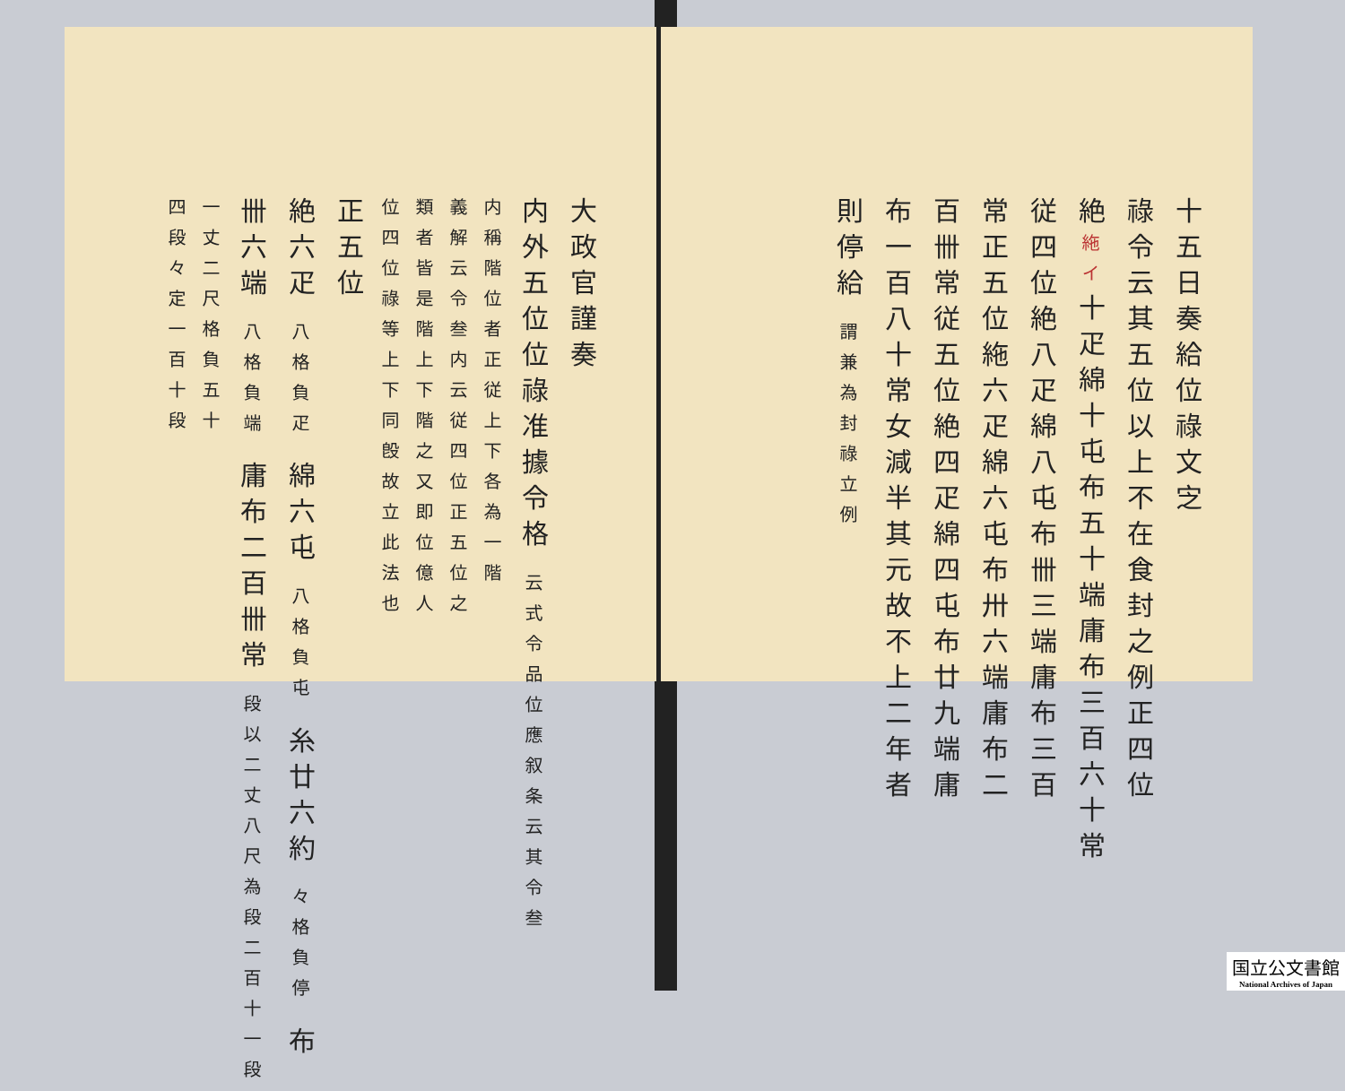十五日奏給位祿文㝎
祿令云其五位以上不在食封之例正四位
絶絁イ十疋綿十屯布五十端庸布三百六十常
従四位絶八疋綿八屯布卌三端庸布三百
常正五位絁六疋綿六屯布卅六端庸布二
百卌常従五位絶四疋綿四屯布廿九端庸
布一百八十常女減半其元故不上二年者
則停給 謂兼為封祿立例
大政官謹奏
内外五位位祿准據令格 云式令品位應叙条云其令叁
内稱階位者正従上下各為一階
義解云令叁内云従四位正五位之
類者皆是階上下階之又即位億人
位四位祿等上下同𣪘故立此法也
正五位
絶六疋 八格負疋 綿六屯 八格負屯 糸廿六約 々格負停 布
卌六端 八格負端 庸布二百卌常 段以二丈八尺為段二百十一段
一丈二尺格負五十
四段々定一百十段
国立公文書館
National Archives of Japan